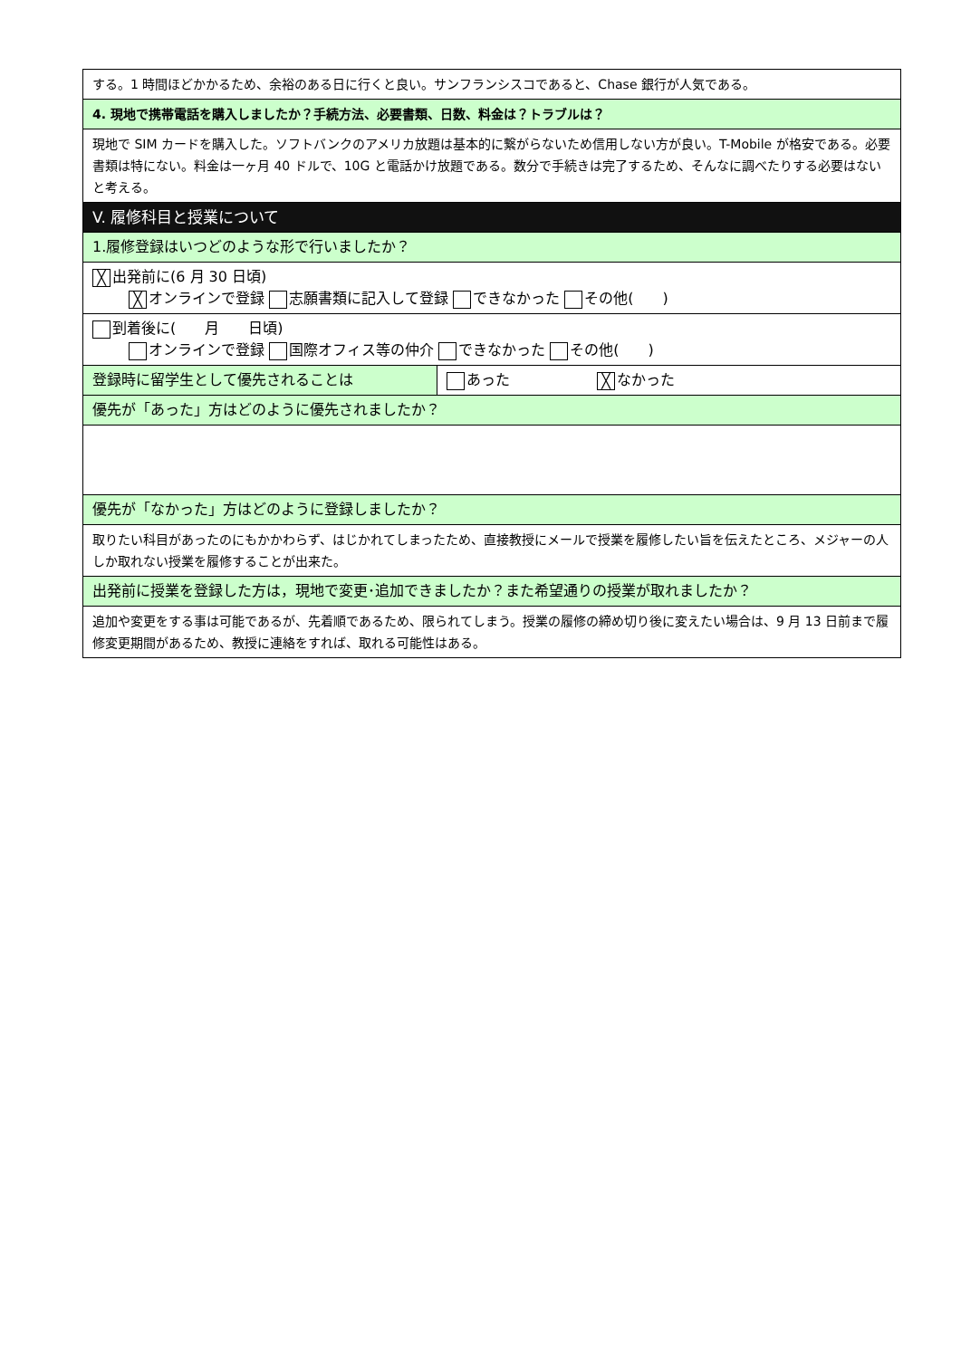| する。1 時間ほどかかるため、余裕のある日に行くと良い。サンフランシスコであると、Chase 銀行が人気である。 | |
| 4. 現地で携帯電話を購入しましたか？手続方法、必要書類、日数、料金は？トラブルは？ | |
| 現地で SIM カードを購入した。ソフトバンクのアメリカ放題は基本的に繋がらないため信用しない方が良い。T-Mobile が格安である。必要書類は特にない。料金は一ヶ月 40 ドルで、10G と電話かけ放題である。数分で手続きは完了するため、そんなに調べたりする必要はないと考える。 | |
| V. 履修科目と授業について | |
| 1.履修登録はいつどのような形で行いましたか？ | |
| ╳ 出発前に(6 月 30 日頃) ╳ オンラインで登録 志願書類に記入して登録 できなかった その他( ) | |
| 到着後に( 月 日頃) オンラインで登録 国際オフィス等の仲介 できなかった その他( ) | |
| 登録時に留学生として優先されることは | あった ╳ なかった |
| 優先が「あった」方はどのように優先されましたか？ | |
| 優先が「なかった」方はどのように登録しましたか？ | |
| 取りたい科目があったのにもかかわらず、はじかれてしまったため、直接教授にメールで授業を履修したい旨を伝えたところ、メジャーの人しか取れない授業を履修することが出来た。 | |
| 出発前に授業を登録した方は，現地で変更･追加できましたか？また希望通りの授業が取れましたか？ | |
| 追加や変更をする事は可能であるが、先着順であるため、限られてしまう。授業の履修の締め切り後に変えたい場合は、9 月 13 日前まで履修変更期間があるため、教授に連絡をすれば、取れる可能性はある。 | |